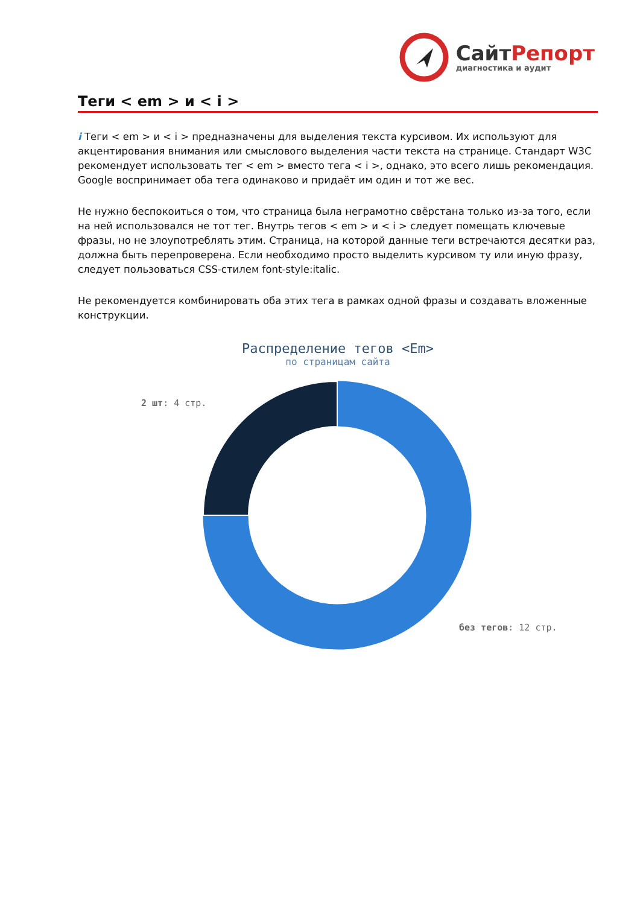СайтРепорт
диагностика и аудит
Теги < em > и < i >
i Теги < em > и < i > предназначены для выделения текста курсивом. Их используют для акцентирования внимания или смыслового выделения части текста на странице. Стандарт W3C рекомендует использовать тег < em > вместо тега < i >, однако, это всего лишь рекомендация. Google воспринимает оба тега одинаково и придаёт им один и тот же вес.
Не нужно беспокоиться о том, что страница была неграмотно свёрстана только из-за того, если на ней использовался не тот тег. Внутрь тегов < em > и < i > следует помещать ключевые фразы, но не злоупотреблять этим. Страница, на которой данные теги встречаются десятки раз, должна быть перепроверена. Если необходимо просто выделить курсивом ту или иную фразу, следует пользоваться CSS-стилем font-style:italic.
Не рекомендуется комбинировать оба этих тега в рамках одной фразы и создавать вложенные конструкции.
Распределение тегов <Em>
по страницам сайта
2 шт: 4 стр.
без тегов: 12 стр.